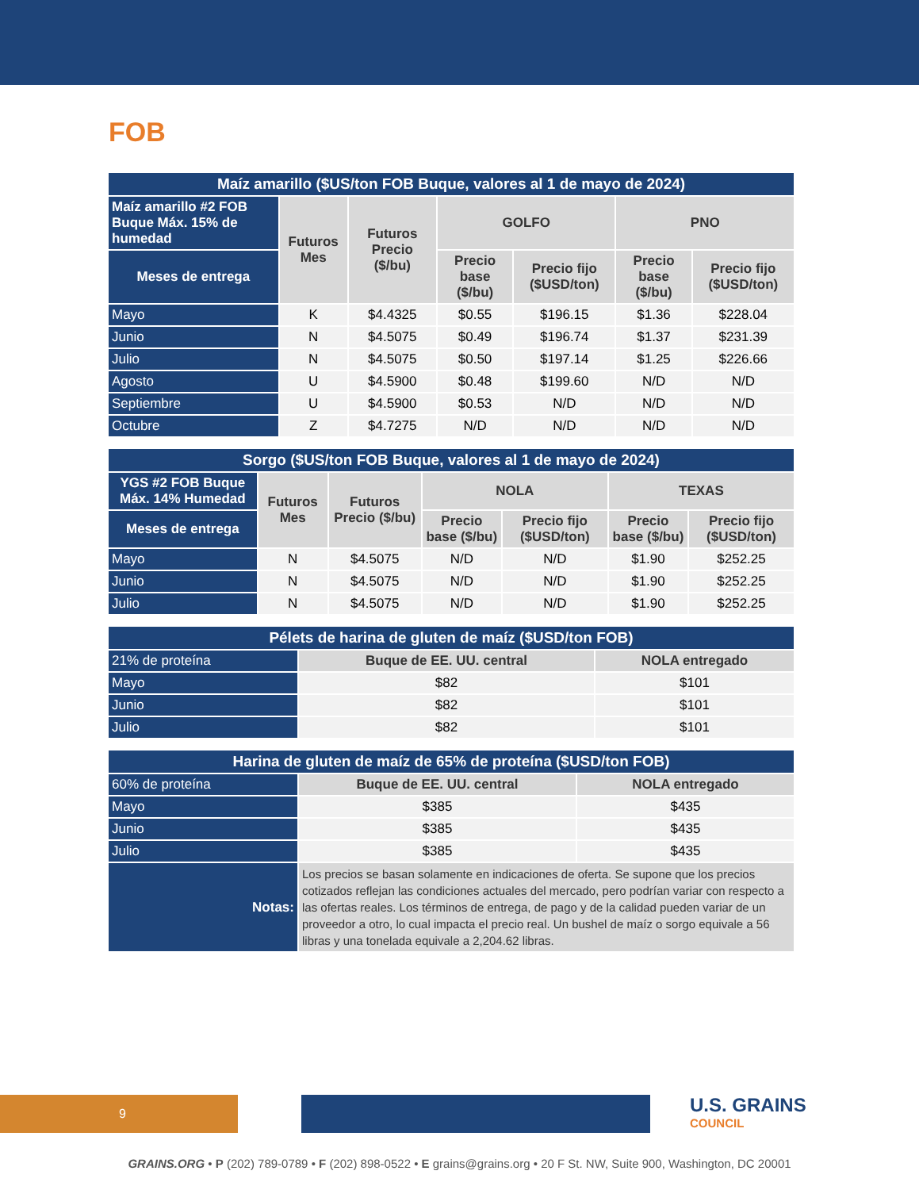FOB
| Maíz amarillo ($US/ton FOB Buque, valores al 1 de mayo de 2024) | | | | | | |
| --- | --- | --- | --- | --- | --- | --- |
| Maíz amarillo #2 FOB Buque Máx. 15% de humedad | Futuros Mes | Futuros Precio ($/bu) | GOLFO | | PNO | |
| Meses de entrega | | | Precio base ($/bu) | Precio fijo ($USD/ton) | Precio base ($/bu) | Precio fijo ($USD/ton) |
| Mayo | K | $4.4325 | $0.55 | $196.15 | $1.36 | $228.04 |
| Junio | N | $4.5075 | $0.49 | $196.74 | $1.37 | $231.39 |
| Julio | N | $4.5075 | $0.50 | $197.14 | $1.25 | $226.66 |
| Agosto | U | $4.5900 | $0.48 | $199.60 | N/D | N/D |
| Septiembre | U | $4.5900 | $0.53 | N/D | N/D | N/D |
| Octubre | Z | $4.7275 | N/D | N/D | N/D | N/D |
| Sorgo ($US/ton FOB Buque, valores al 1 de mayo de 2024) | | | | | | |
| --- | --- | --- | --- | --- | --- | --- |
| YGS #2 FOB Buque Máx. 14% Humedad | Futuros Mes | Futuros Precio ($/bu) | NOLA | | TEXAS | |
| Meses de entrega | | | Precio base ($/bu) | Precio fijo ($USD/ton) | Precio base ($/bu) | Precio fijo ($USD/ton) |
| Mayo | N | $4.5075 | N/D | N/D | $1.90 | $252.25 |
| Junio | N | $4.5075 | N/D | N/D | $1.90 | $252.25 |
| Julio | N | $4.5075 | N/D | N/D | $1.90 | $252.25 |
| Pélets de harina de gluten de maíz ($USD/ton FOB) | | |
| --- | --- | --- |
| 21% de proteína | Buque de EE. UU. central | NOLA entregado |
| Mayo | $82 | $101 |
| Junio | $82 | $101 |
| Julio | $82 | $101 |
| Harina de gluten de maíz de 65% de proteína ($USD/ton FOB) | | |
| --- | --- | --- |
| 60% de proteína | Buque de EE. UU. central | NOLA entregado |
| Mayo | $385 | $435 |
| Junio | $385 | $435 |
| Julio | $385 | $435 |
| Notas: | Los precios se basan solamente en indicaciones de oferta. Se supone que los precios cotizados reflejan las condiciones actuales del mercado, pero podrían variar con respecto a las ofertas reales. Los términos de entrega, de pago y de la calidad pueden variar de un proveedor a otro, lo cual impacta el precio real. Un bushel de maíz o sorgo equivale a 56 libras y una tonelada equivale a 2,204.62 libras. | |
9
U.S. GRAINS
COUNCIL
GRAINS.ORG • P (202) 789-0789 • F (202) 898-0522 • E grains@grains.org • 20 F St. NW, Suite 900, Washington, DC 20001